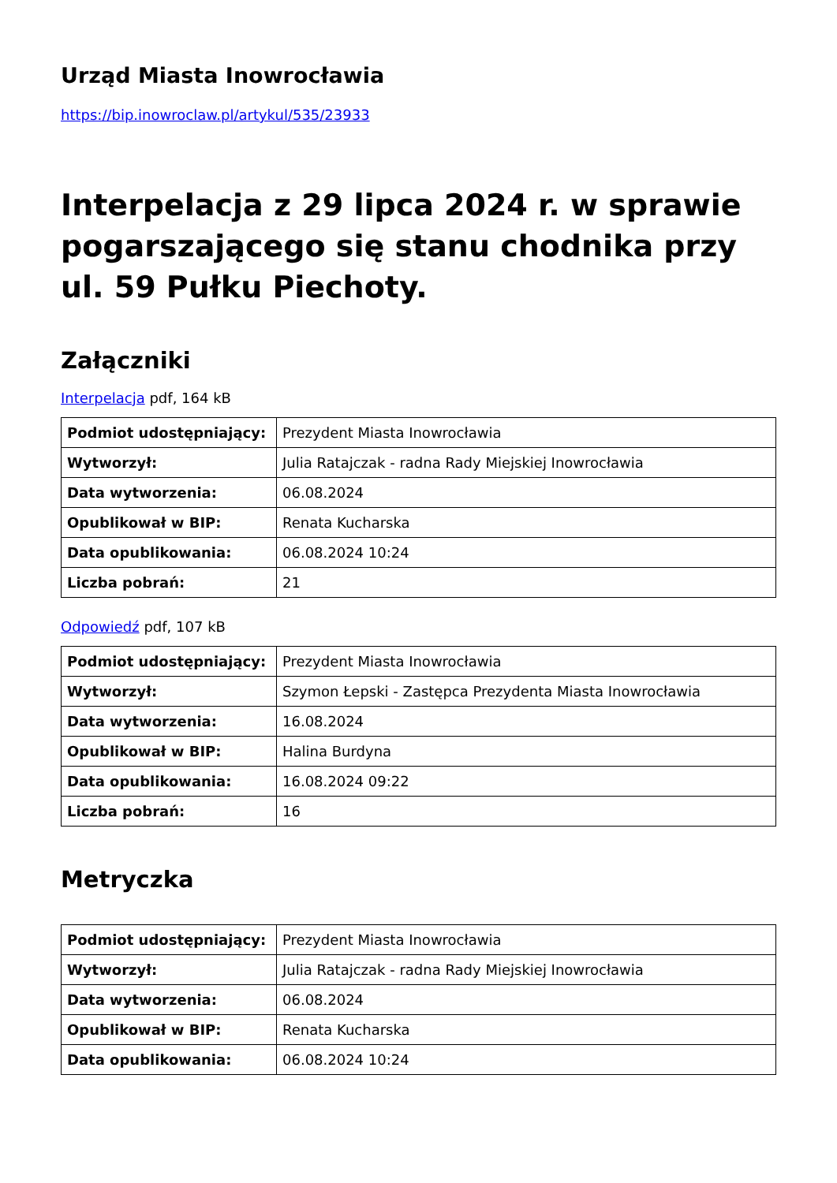Urząd Miasta Inowrocławia
https://bip.inowroclaw.pl/artykul/535/23933
Interpelacja z 29 lipca 2024 r. w sprawie pogarszającego się stanu chodnika przy ul. 59 Pułku Piechoty.
Załączniki
Interpelacja pdf, 164 kB
| Podmiot udostępniający: | Prezydent Miasta Inowrocławia |
| Wytworzył: | Julia Ratajczak - radna Rady Miejskiej Inowrocławia |
| Data wytworzenia: | 06.08.2024 |
| Opublikował w BIP: | Renata Kucharska |
| Data opublikowania: | 06.08.2024 10:24 |
| Liczba pobrań: | 21 |
Odpowiedź pdf, 107 kB
| Podmiot udostępniający: | Prezydent Miasta Inowrocławia |
| Wytworzył: | Szymon Łepski - Zastępca Prezydenta Miasta Inowrocławia |
| Data wytworzenia: | 16.08.2024 |
| Opublikował w BIP: | Halina Burdyna |
| Data opublikowania: | 16.08.2024 09:22 |
| Liczba pobrań: | 16 |
Metryczka
| Podmiot udostępniający: | Prezydent Miasta Inowrocławia |
| Wytworzył: | Julia Ratajczak - radna Rady Miejskiej Inowrocławia |
| Data wytworzenia: | 06.08.2024 |
| Opublikował w BIP: | Renata Kucharska |
| Data opublikowania: | 06.08.2024 10:24 |